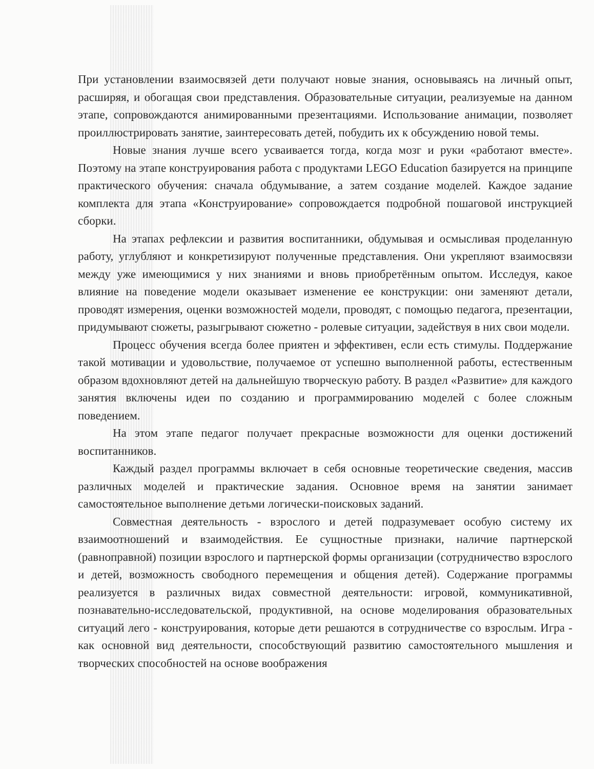При установлении взаимосвязей дети получают новые знания, основываясь на личный опыт, расширяя, и обогащая свои представления. Образовательные ситуации, реализуемые на данном этапе, сопровождаются анимированными презентациями. Использование анимации, позволяет проиллюстрировать занятие, заинтересовать детей, побудить их к обсуждению новой темы.
Новые знания лучше всего усваивается тогда, когда мозг и руки «работают вместе». Поэтому на этапе конструирования работа с продуктами LEGO Education базируется на принципе практического обучения: сначала обдумывание, а затем создание моделей. Каждое задание комплекта для этапа «Конструирование» сопровождается подробной пошаговой инструкцией сборки.
На этапах рефлексии и развития воспитанники, обдумывая и осмысливая проделанную работу, углубляют и конкретизируют полученные представления. Они укрепляют взаимосвязи между уже имеющимися у них знаниями и вновь приобретённым опытом. Исследуя, какое влияние на поведение модели оказывает изменение ее конструкции: они заменяют детали, проводят измерения, оценки возможностей модели, проводят, с помощью педагога, презентации, придумывают сюжеты, разыгрывают сюжетно - ролевые ситуации, задействуя в них свои модели.
Процесс обучения всегда более приятен и эффективен, если есть стимулы. Поддержание такой мотивации и удовольствие, получаемое от успешно выполненной работы, естественным образом вдохновляют детей на дальнейшую творческую работу. В раздел «Развитие» для каждого занятия включены идеи по созданию и программированию моделей с более сложным поведением.
На этом этапе педагог получает прекрасные возможности для оценки достижений воспитанников.
Каждый раздел программы включает в себя основные теоретические сведения, массив различных моделей и практические задания. Основное время на занятии занимает самостоятельное выполнение детьми логически-поисковых заданий.
Совместная деятельность - взрослого и детей подразумевает особую систему их взаимоотношений и взаимодействия. Ее сущностные признаки, наличие партнерской (равноправной) позиции взрослого и партнерской формы организации (сотрудничество взрослого и детей, возможность свободного перемещения и общения детей). Содержание программы реализуется в различных видах совместной деятельности: игровой, коммуникативной, познавательно-исследовательской, продуктивной, на основе моделирования образовательных ситуаций лего - конструирования, которые дети решаются в сотрудничестве со взрослым. Игра - как основной вид деятельности, способствующий развитию самостоятельного мышления и творческих способностей на основе воображения